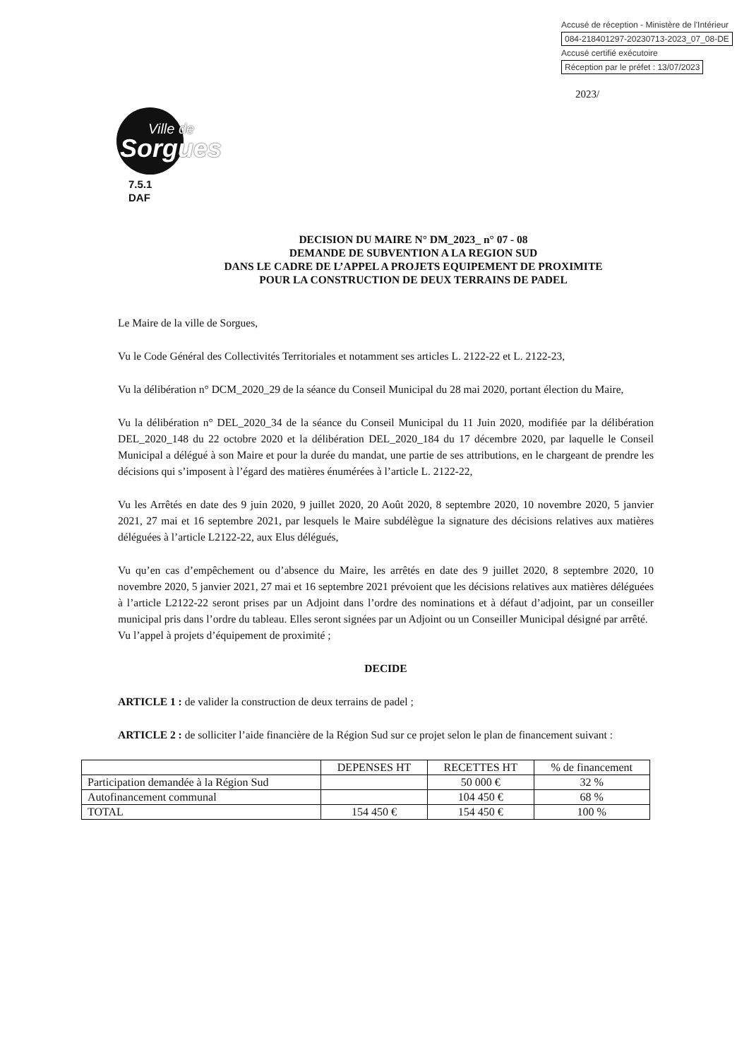Accusé de réception - Ministère de l'Intérieur
084-218401297-20230713-2023_07_08-DE
Accusé certifié exécutoire
Réception par le préfet : 13/07/2023
2023/
Ville de
Sorgues
7.5.1
DAF
DECISION DU MAIRE N° DM_2023_ n° 07 - 08
DEMANDE DE SUBVENTION A LA REGION SUD
DANS LE CADRE DE L’APPEL A PROJETS EQUIPEMENT DE PROXIMITE
POUR LA CONSTRUCTION DE DEUX TERRAINS DE PADEL
Le Maire de la ville de Sorgues,
Vu le Code Général des Collectivités Territoriales et notamment ses articles L. 2122-22 et L. 2122-23,
Vu la délibération n° DCM_2020_29 de la séance du Conseil Municipal du 28 mai 2020, portant élection du Maire,
Vu la délibération n° DEL_2020_34 de la séance du Conseil Municipal du 11 Juin 2020, modifiée par la délibération DEL_2020_148 du 22 octobre 2020 et la délibération DEL_2020_184 du 17 décembre 2020, par laquelle le Conseil Municipal a délégué à son Maire et pour la durée du mandat, une partie de ses attributions, en le chargeant de prendre les décisions qui s’imposent à l’égard des matières énumérées à l’article L. 2122-22,
Vu les Arrêtés en date des 9 juin 2020, 9 juillet 2020, 20 Août 2020, 8 septembre 2020, 10 novembre 2020, 5 janvier 2021, 27 mai et 16 septembre 2021, par lesquels le Maire subdélègue la signature des décisions relatives aux matières déléguées à l’article L2122-22, aux Elus délégués,
Vu qu’en cas d’empêchement ou d’absence du Maire, les arrêtés en date des 9 juillet 2020, 8 septembre 2020, 10 novembre 2020, 5 janvier 2021, 27 mai et 16 septembre 2021 prévoient que les décisions relatives aux matières déléguées à l’article L2122-22 seront prises par un Adjoint dans l’ordre des nominations et à défaut d’adjoint, par un conseiller municipal pris dans l’ordre du tableau. Elles seront signées par un Adjoint ou un Conseiller Municipal désigné par arrêté.
Vu l’appel à projets d’équipement de proximité ;
DECIDE
ARTICLE 1 : de valider la construction de deux terrains de padel ;
ARTICLE 2 : de solliciter l’aide financière de la Région Sud sur ce projet selon le plan de financement suivant :
| | DEPENSES HT | RECETTES HT | % de financement |
| --- | --- | --- | --- |
| Participation demandée à la Région Sud | | 50 000 € | 32 % |
| Autofinancement communal | | 104 450 € | 68 % |
| TOTAL | 154 450 € | 154 450 € | 100 % |